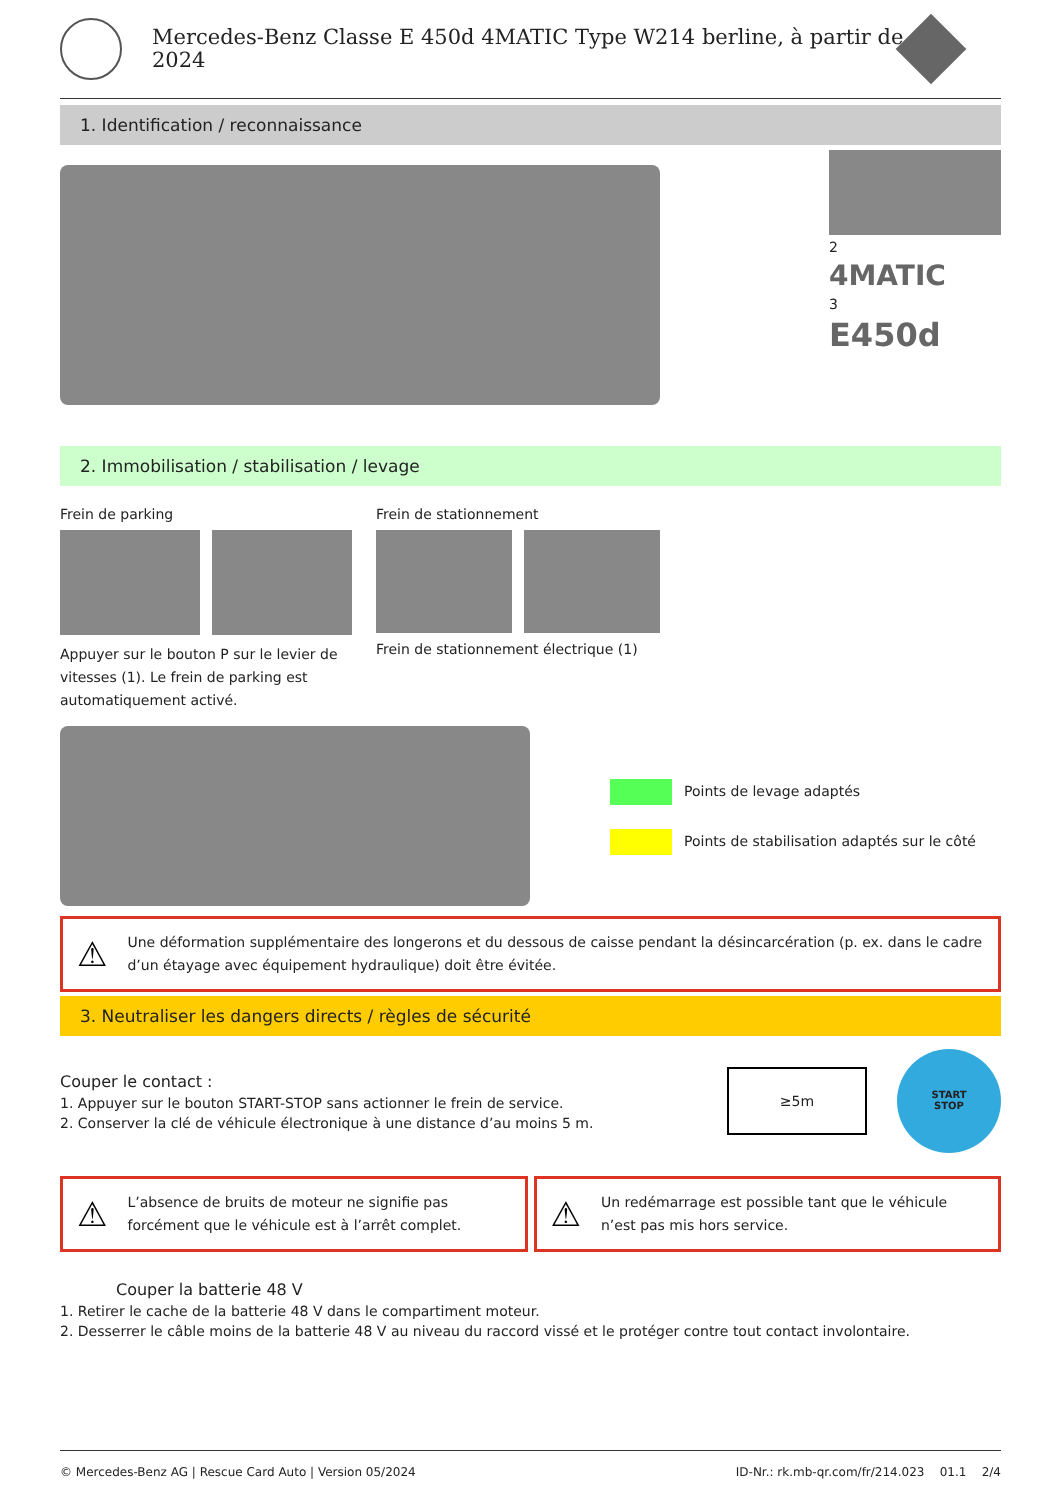Mercedes-Benz Classe E 450d 4MATIC Type W214 berline, à partir de 2024
1. Identification / reconnaissance
2
4MATIC
3
E450d
2. Immobilisation / stabilisation / levage
Frein de parking
Appuyer sur le bouton P sur le levier de vitesses (1). Le frein de parking est automatiquement activé.
Frein de stationnement
Frein de stationnement électrique (1)
Points de levage adaptés
Points de stabilisation adaptés sur le côté
⚠ Une déformation supplémentaire des longerons et du dessous de caisse pendant la désincarcération (p. ex. dans le cadre d’un étayage avec équipement hydraulique) doit être évitée.
3. Neutraliser les dangers directs / règles de sécurité
Couper le contact :
1. Appuyer sur le bouton START-STOP sans actionner le frein de service.
2. Conserver la clé de véhicule électronique à une distance d’au moins 5 m.
≥5m
START
STOP
⚠ L’absence de bruits de moteur ne signifie pas forcément que le véhicule est à l’arrêt complet.
⚠ Un redémarrage est possible tant que le véhicule n’est pas mis hors service.
Couper la batterie 48 V
1. Retirer le cache de la batterie 48 V dans le compartiment moteur.
2. Desserrer le câble moins de la batterie 48 V au niveau du raccord vissé et le protéger contre tout contact involontaire.
© Mercedes-Benz AG | Rescue Card Auto | Version 05/2024 ID-Nr.: rk.mb-qr.com/fr/214.023 01.1 2/4